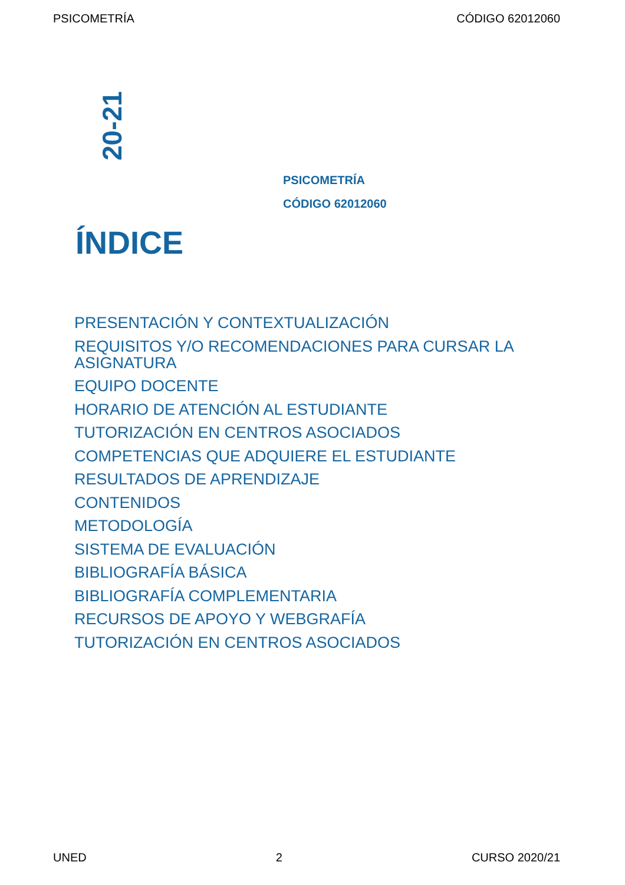PSICOMETRÍA CÓDIGO 62012060
20-21
PSICOMETRÍA
CÓDIGO 62012060
ÍNDICE
PRESENTACIÓN Y CONTEXTUALIZACIÓN
REQUISITOS Y/O RECOMENDACIONES PARA CURSAR LA ASIGNATURA
EQUIPO DOCENTE
HORARIO DE ATENCIÓN AL ESTUDIANTE
TUTORIZACIÓN EN CENTROS ASOCIADOS
COMPETENCIAS QUE ADQUIERE EL ESTUDIANTE
RESULTADOS DE APRENDIZAJE
CONTENIDOS
METODOLOGÍA
SISTEMA DE EVALUACIÓN
BIBLIOGRAFÍA BÁSICA
BIBLIOGRAFÍA COMPLEMENTARIA
RECURSOS DE APOYO Y WEBGRAFÍA
TUTORIZACIÓN EN CENTROS ASOCIADOS
UNED 2 CURSO 2020/21